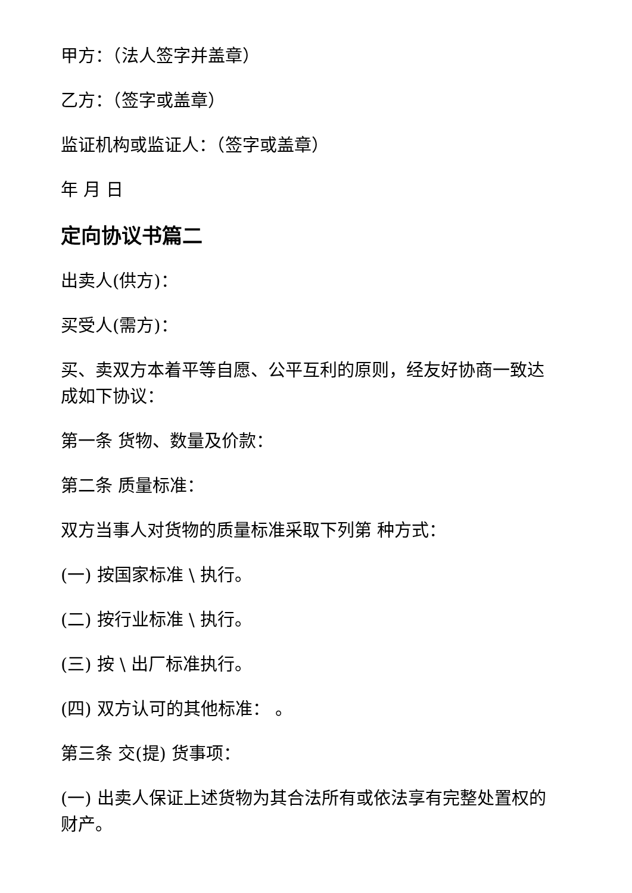甲方：（法人签字并盖章）
乙方：（签字或盖章）
监证机构或监证人：（签字或盖章）
年 月 日
定向协议书篇二
出卖人(供方)：
买受人(需方)：
买、卖双方本着平等自愿、公平互利的原则，经友好协商一致达成如下协议：
第一条 货物、数量及价款：
第二条 质量标准：
双方当事人对货物的质量标准采取下列第 种方式：
(一) 按国家标准 \ 执行。
(二) 按行业标准 \ 执行。
(三) 按 \ 出厂标准执行。
(四) 双方认可的其他标准： 。
第三条 交(提) 货事项：
(一) 出卖人保证上述货物为其合法所有或依法享有完整处置权的财产。